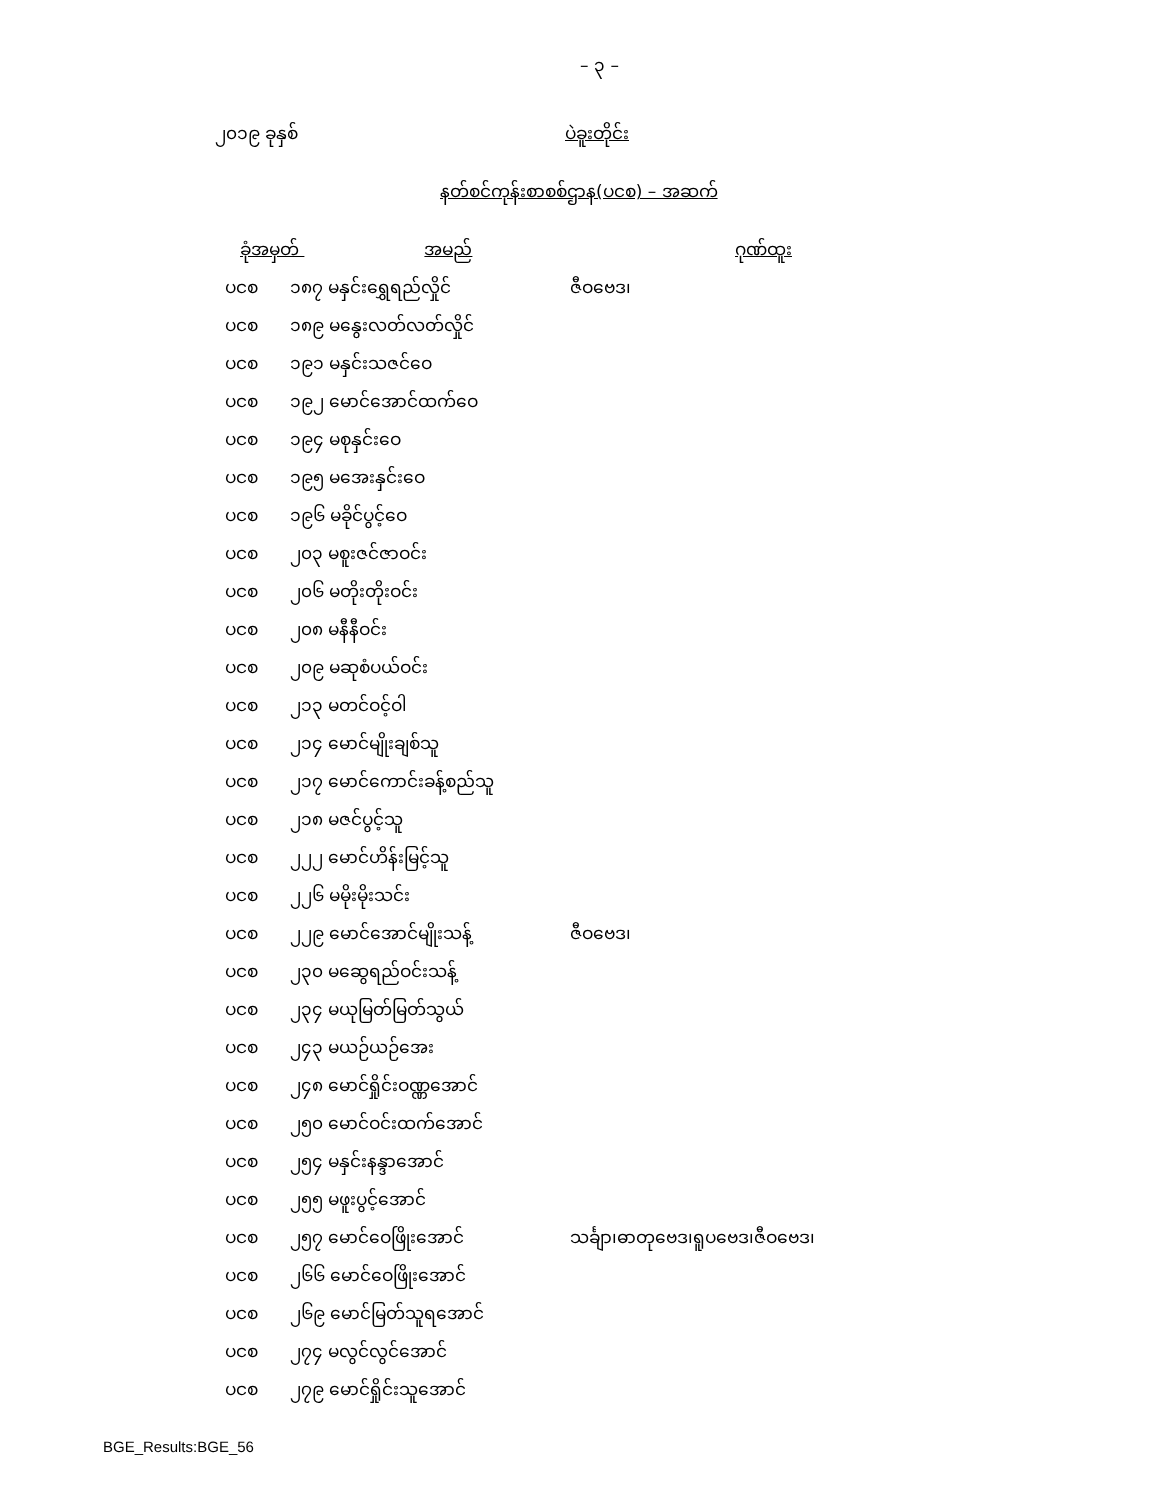– ၃ –
၂၀၁၉ ခုနှစ် ပဲခူးတိုင်း
နတ်စင်ကုန်းစာစစ်ဌာန(ပငစ) – အဆက်
| ခုံအမှတ် အမည် | | ဂုဏ်ထူး |
| --- | --- | --- |
| ပငစ | ၁၈၇ မနှင်းရွှေရည်လှိုင် | ဇီဝဗေဒ၊ |
| ပငစ | ၁၈၉ မနွေးလတ်လတ်လှိုင် | |
| ပငစ | ၁၉၁ မနှင်းသဇင်ဝေ | |
| ပငစ | ၁၉၂ မောင်အောင်ထက်ဝေ | |
| ပငစ | ၁၉၄ မစုနှင်းဝေ | |
| ပငစ | ၁၉၅ မအေးနှင်းဝေ | |
| ပငစ | ၁၉၆ မခိုင်ပွင့်ဝေ | |
| ပငစ | ၂၀၃ မစူးဇင်ဇာဝင်း | |
| ပငစ | ၂၀၆ မတိုးတိုးဝင်း | |
| ပငစ | ၂၀၈ မနီနီဝင်း | |
| ပငစ | ၂၀၉ မဆုစံပယ်ဝင်း | |
| ပငစ | ၂၁၃ မတင်ဝင့်ဝါ | |
| ပငစ | ၂၁၄ မောင်မျိုးချစ်သူ | |
| ပငစ | ၂၁၇ မောင်ကောင်းခန့်စည်သူ | |
| ပငစ | ၂၁၈ မဇင်ပွင့်သူ | |
| ပငစ | ၂၂၂ မောင်ဟိန်းမြင့်သူ | |
| ပငစ | ၂၂၆ မမိုးမိုးသင်း | |
| ပငစ | ၂၂၉ မောင်အောင်မျိုးသန့် | ဇီဝဗေဒ၊ |
| ပငစ | ၂၃၀ မဆွေရည်ဝင်းသန့် | |
| ပငစ | ၂၃၄ မယုမြတ်မြတ်သွယ် | |
| ပငစ | ၂၄၃ မယဉ်ယဉ်အေး | |
| ပငစ | ၂၄၈ မောင်ရှိုင်းဝဏ္ဏအောင် | |
| ပငစ | ၂၅၀ မောင်ဝင်းထက်အောင် | |
| ပငစ | ၂၅၄ မနှင်းနန္ဒာအောင် | |
| ပငစ | ၂၅၅ မဖူးပွင့်အောင် | |
| ပငစ | ၂၅၇ မောင်ဝေဖြိုးအောင် | သင်္ချာ၊ဓာတုဗေဒ၊ရူပဗေဒ၊ဇီဝဗေဒ၊ |
| ပငစ | ၂၆၆ မောင်ဝေဖြိုးအောင် | |
| ပငစ | ၂၆၉ မောင်မြတ်သူရအောင် | |
| ပငစ | ၂၇၄ မလွင်လွင်အောင် | |
| ပငစ | ၂၇၉ မောင်ရှိုင်းသူအောင် | |
BGE_Results:BGE_56